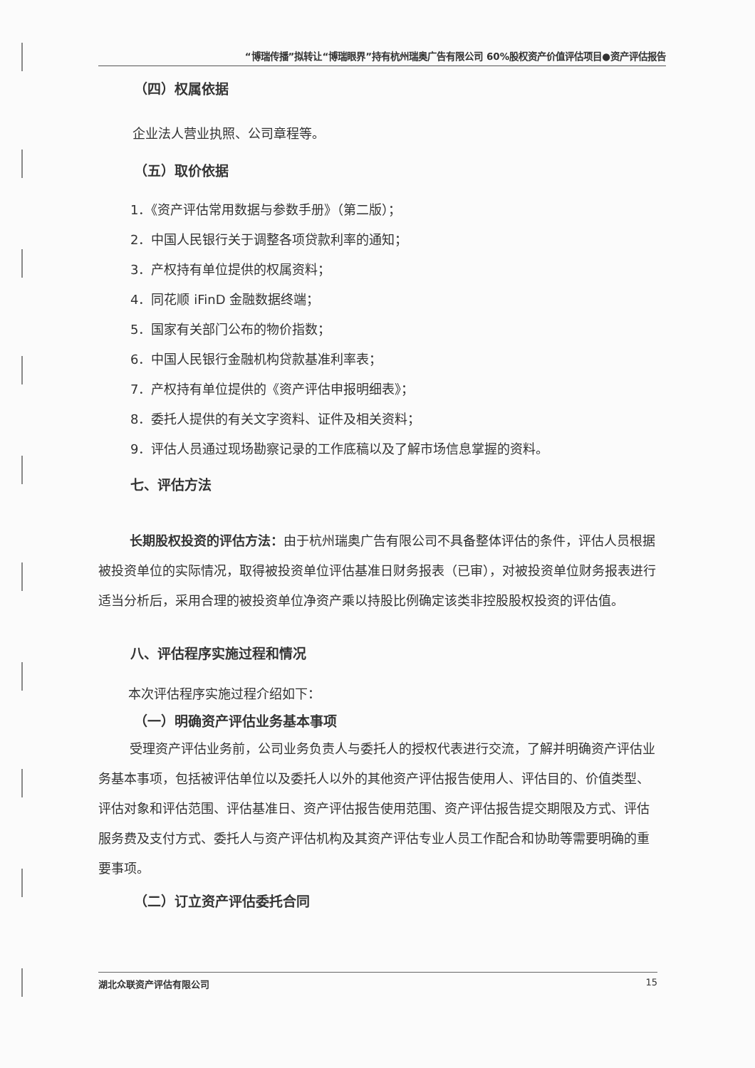“博瑞传播”拟转让“博瑞眼界”持有杭州瑞奥广告有限公司 60%股权资产价值评估项目●资产评估报告
（四）权属依据
企业法人营业执照、公司章程等。
（五）取价依据
1．《资产评估常用数据与参数手册》（第二版）；
2．中国人民银行关于调整各项贷款利率的通知；
3．产权持有单位提供的权属资料；
4．同花顺 iFinD 金融数据终端；
5．国家有关部门公布的物价指数；
6．中国人民银行金融机构贷款基准利率表；
7．产权持有单位提供的《资产评估申报明细表》；
8．委托人提供的有关文字资料、证件及相关资料；
9．评估人员通过现场勘察记录的工作底稿以及了解市场信息掌握的资料。
七、评估方法
长期股权投资的评估方法：由于杭州瑞奥广告有限公司不具备整体评估的条件，评估人员根据被投资单位的实际情况，取得被投资单位评估基准日财务报表（已审），对被投资单位财务报表进行适当分析后，采用合理的被投资单位净资产乘以持股比例确定该类非控股股权投资的评估值。
八、评估程序实施过程和情况
本次评估程序实施过程介绍如下：
（一）明确资产评估业务基本事项
受理资产评估业务前，公司业务负责人与委托人的授权代表进行交流，了解并明确资产评估业务基本事项，包括被评估单位以及委托人以外的其他资产评估报告使用人、评估目的、价值类型、评估对象和评估范围、评估基准日、资产评估报告使用范围、资产评估报告提交期限及方式、评估服务费及支付方式、委托人与资产评估机构及其资产评估专业人员工作配合和协助等需要明确的重要事项。
（二）订立资产评估委托合同
湖北众联资产评估有限公司 15